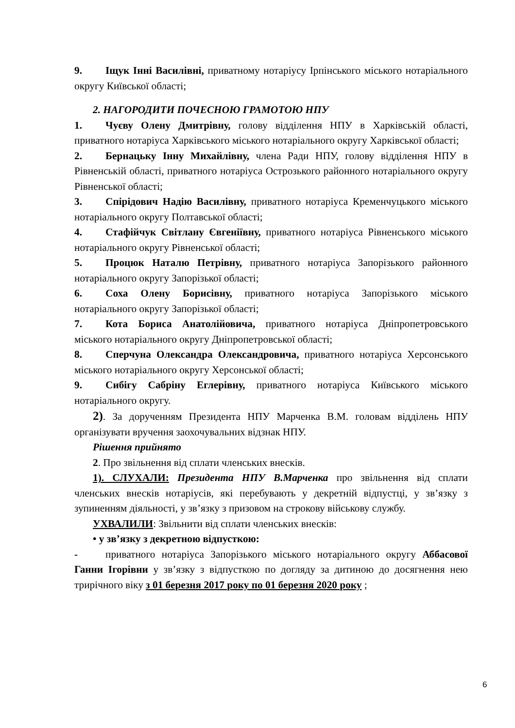9. Іщук Інні Василівні, приватному нотаріусу Ірпінського міського нотаріального округу Київської області;
2. НАГОРОДИТИ ПОЧЕСНОЮ ГРАМОТОЮ НПУ
1. Чуєву Олену Дмитрівну, голову відділення НПУ в Харківській області, приватного нотаріуса Харківського міського нотаріального округу Харківської області;
2. Бернацьку Інну Михайлівну, члена Ради НПУ, голову відділення НПУ в Рівненській області, приватного нотаріуса Острозького районного нотаріального округу Рівненської області;
3. Спірідович Надію Василівну, приватного нотаріуса Кременчуцького міського нотаріального округу Полтавської області;
4. Стафійчук Світлану Євгеніївну, приватного нотаріуса Рівненського міського нотаріального округу Рівненської області;
5. Процюк Наталю Петрівну, приватного нотаріуса Запорізького районного нотаріального округу Запорізької області;
6. Соха Олену Борисівну, приватного нотаріуса Запорізького міського нотаріального округу Запорізької області;
7. Кота Бориса Анатолійовича, приватного нотаріуса Дніпропетровського міського нотаріального округу Дніпропетровської області;
8. Сперчуна Олександра Олександровича, приватного нотаріуса Херсонського міського нотаріального округу Херсонської області;
9. Сибігу Сабріну Еглерівну, приватного нотаріуса Київського міського нотаріального округу.
2). За дорученням Президента НПУ Марченка В.М. головам відділень НПУ організувати вручення заохочувальних відзнак НПУ.
Рішення прийнято
2. Про звільнення від сплати членських внесків.
1). СЛУХАЛИ: Президента НПУ В.Марченка про звільнення від сплати членських внесків нотаріусів, які перебувають у декретній відпустці, у зв’язку з зупиненням діяльності, у зв’язку з призовом на строкову військову службу.
УХВАЛИЛИ: Звільнити від сплати членських внесків:
• у зв’язку з декретною відпусткою:
- приватного нотаріуса Запорізького міського нотаріального округу Аббасової Ганни Ігорівни у зв’язку з відпусткою по догляду за дитиною до досягнення нею трирічного віку з 01 березня 2017 року по 01 березня 2020 року ;
6